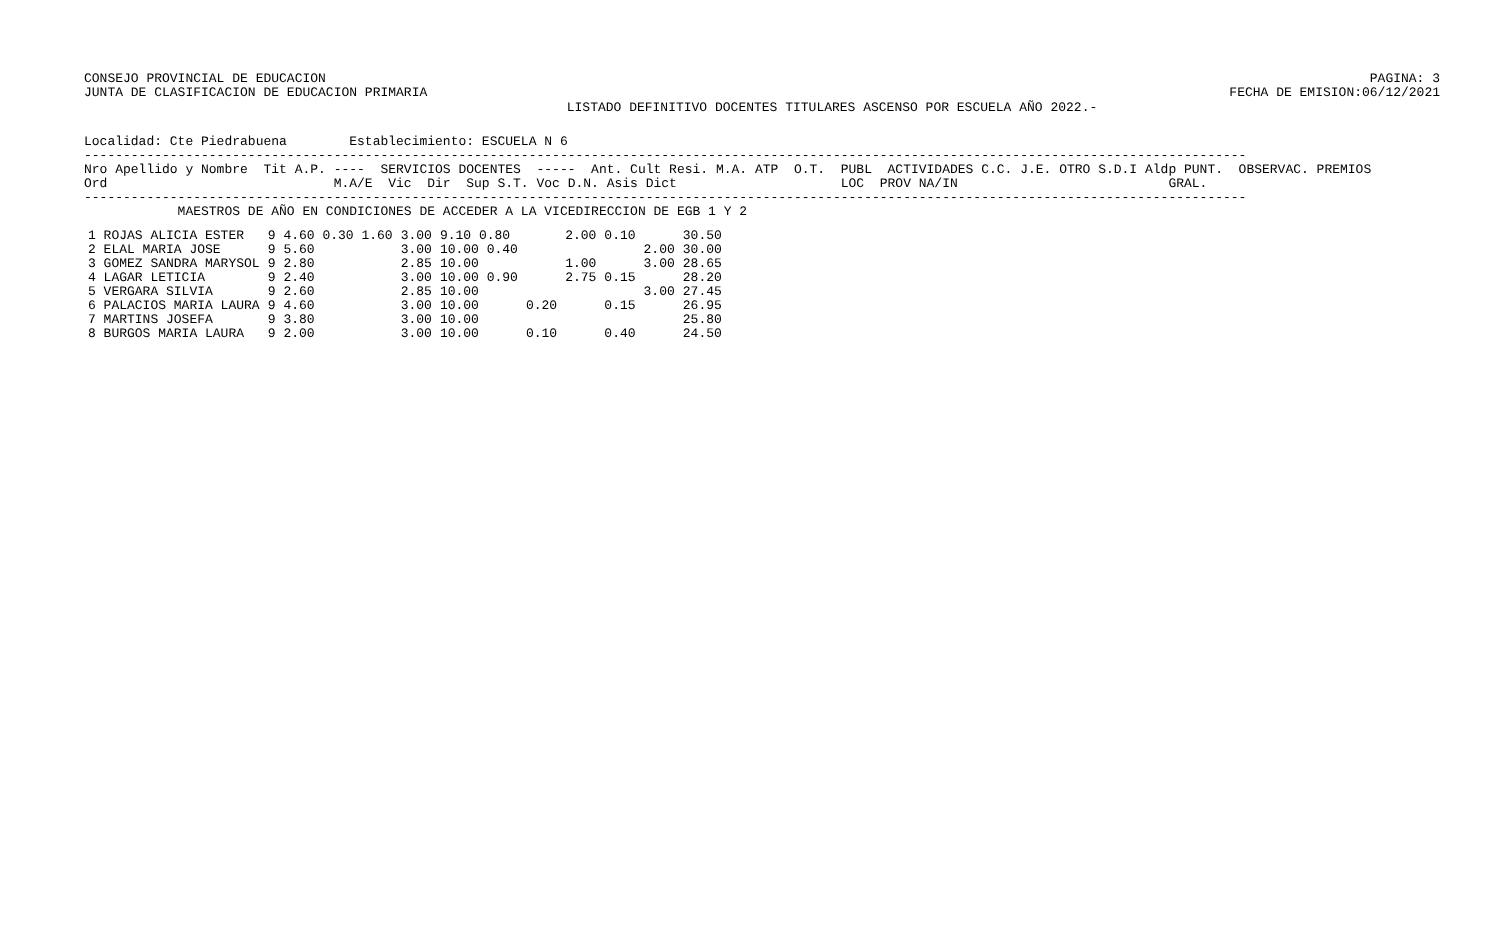CONSEJO PROVINCIAL DE EDUCACION
JUNTA DE CLASIFICACION DE EDUCACION PRIMARIA
PAGINA: 3
FECHA DE EMISION:06/12/2021
LISTADO DEFINITIVO DOCENTES TITULARES ASCENSO POR ESCUELA AÑO 2022.-
Localidad: Cte Piedrabuena        Establecimiento: ESCUELA N 6
-----------------------------------------------------------------------------------------------------------------------------------------------------
Nro Apellido y Nombre  Tit A.P. ----  SERVICIOS DOCENTES  -----  Ant. Cult Resi. M.A. ATP  O.T.  PUBL  ACTIVIDADES C.C. J.E. OTRO S.D.I Aldp PUNT.  OBSERVAC. PREMIOS
Ord                             M.A/E  Vic  Dir  Sup S.T. Voc D.N. Asis Dict                     LOC  PROV NA/IN                           GRAL.
-----------------------------------------------------------------------------------------------------------------------------------------------------
            MAESTROS DE AÑO EN CONDICIONES DE ACCEDER A LA VICEDIRECCION DE EGB 1 Y 2
| 1 ROJAS ALICIA ESTER | 9 | 4.60 0.30 1.60 | 3.00 | 9.10 0.80 | | 2.00 | 0.10 | | 30.50 |
| 2 ELAL MARIA JOSE | 9 | 5.60 | 3.00 | 10.00 0.40 | | | | 2.00 | 30.00 |
| 3 GOMEZ SANDRA MARYSOL | 9 | 2.80 | 2.85 | 10.00 | | 1.00 | | 3.00 | 28.65 |
| 4 LAGAR LETICIA | 9 | 2.40 | 3.00 | 10.00 0.90 | | 2.75 | 0.15 | | 28.20 |
| 5 VERGARA SILVIA | 9 | 2.60 | 2.85 | 10.00 | | | | 3.00 | 27.45 |
| 6 PALACIOS MARIA LAURA | 9 | 4.60 | 3.00 | 10.00 | 0.20 | | 0.15 | | 26.95 |
| 7 MARTINS JOSEFA | 9 | 3.80 | 3.00 | 10.00 | | | | | 25.80 |
| 8 BURGOS MARIA LAURA | 9 | 2.00 | 3.00 | 10.00 | 0.10 | | 0.40 | | 24.50 |